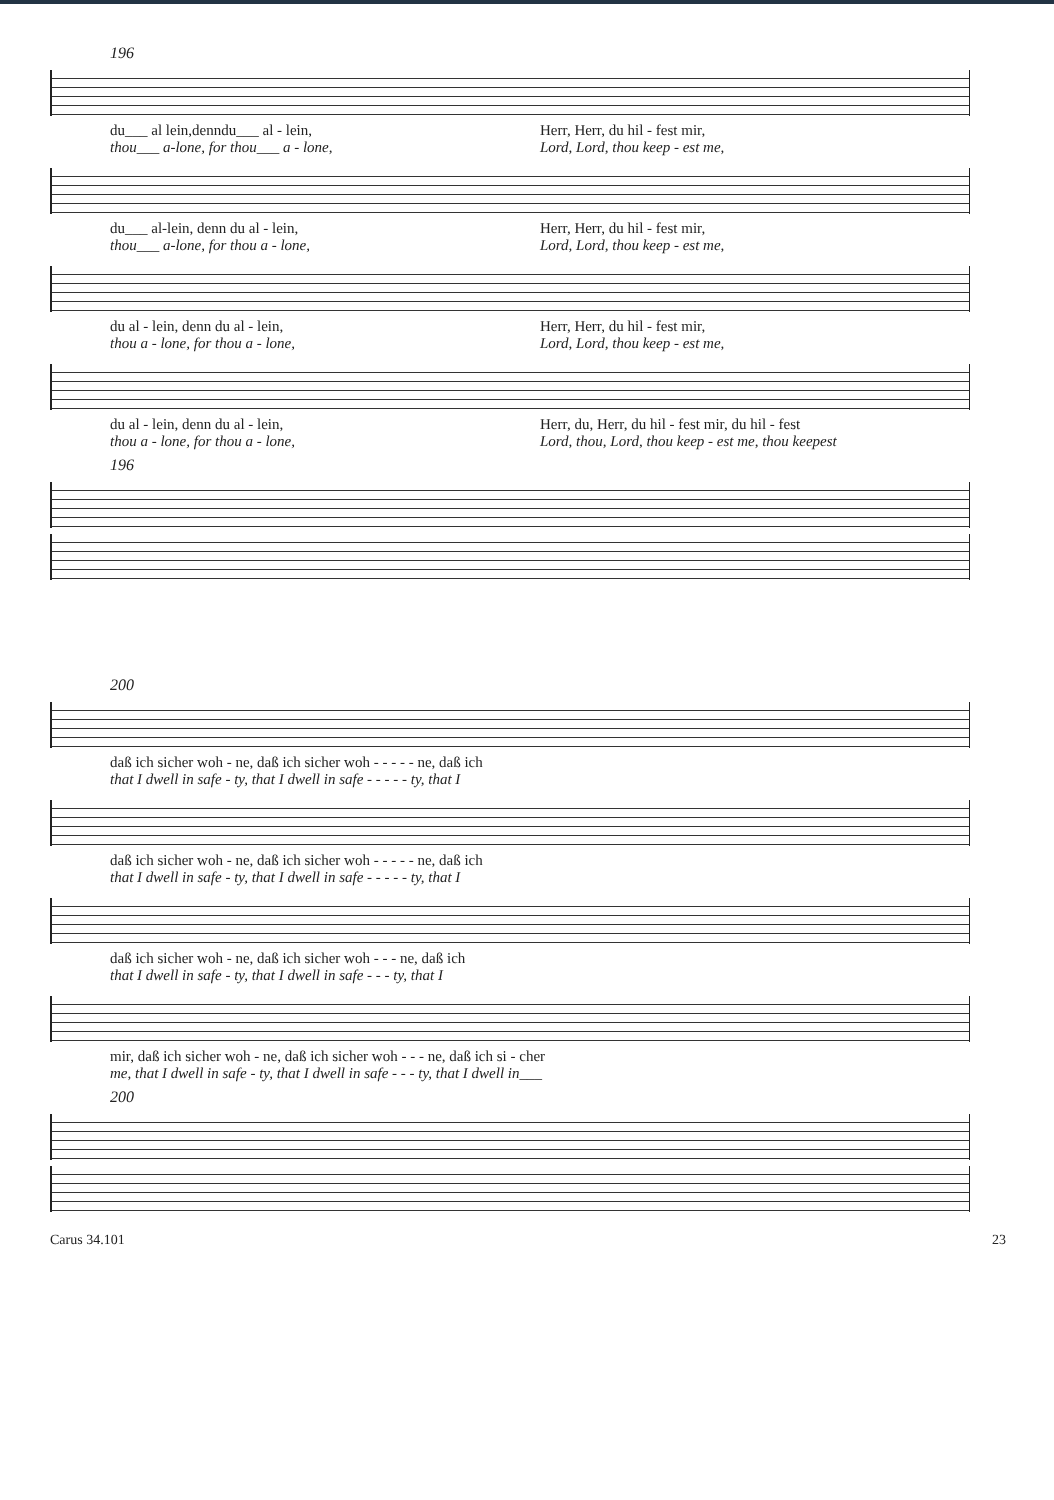196
du___ al lein,denndu___ al - lein,
thou___ a-lone, for thou___ a - lone,
Herr, Herr, du hil - fest mir,
Lord, Lord, thou keep - est me,
du___ al-lein, denn du al - lein,
thou___ a-lone, for thou a - lone,
Herr, Herr, du hil - fest mir,
Lord, Lord, thou keep - est me,
du al - lein, denn du al - lein,
thou a - lone, for thou a - lone,
Herr, Herr, du hil - fest mir,
Lord, Lord, thou keep - est me,
du al - lein, denn du al - lein,
thou a - lone, for thou a - lone,
Herr, du, Herr, du hil - fest mir, du hil - fest
Lord, thou, Lord, thou keep - est me, thou keepest
196
200
daß ich sicher woh - ne, daß ich sicher woh - - - - - ne, daß ich
that I dwell in safe - ty, that I dwell in safe - - - - - ty, that I
daß ich sicher woh - ne, daß ich sicher woh - - - - - ne, daß ich
that I dwell in safe - ty, that I dwell in safe - - - - - ty, that I
daß ich sicher woh - ne, daß ich sicher woh - - - ne, daß ich
that I dwell in safe - ty, that I dwell in safe - - - ty, that I
mir, daß ich sicher woh - ne, daß ich sicher woh - - - ne, daß ich si - cher
me, that I dwell in safe - ty, that I dwell in safe - - - ty, that I dwell in___
200
Carus 34.101 23